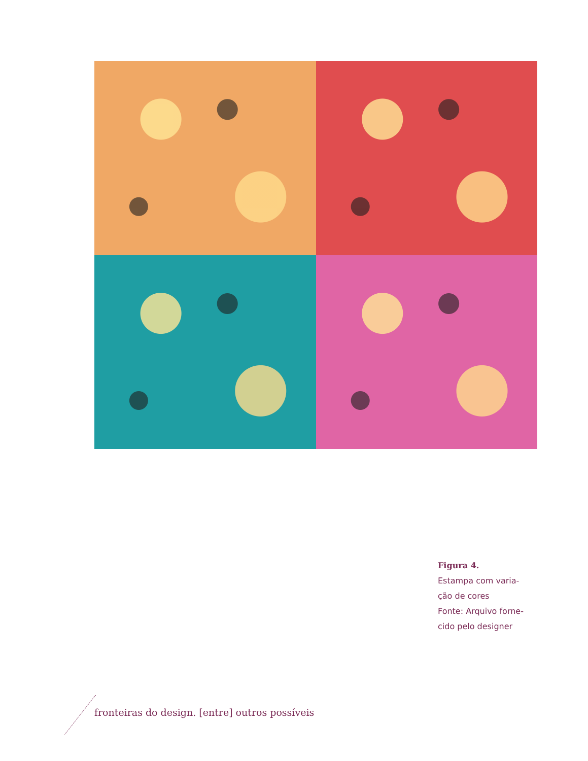Figura 4.
Estampa com varia-
ção de cores
Fonte: Arquivo forne-
cido pelo designer
fronteiras do design. [entre] outros possíveis